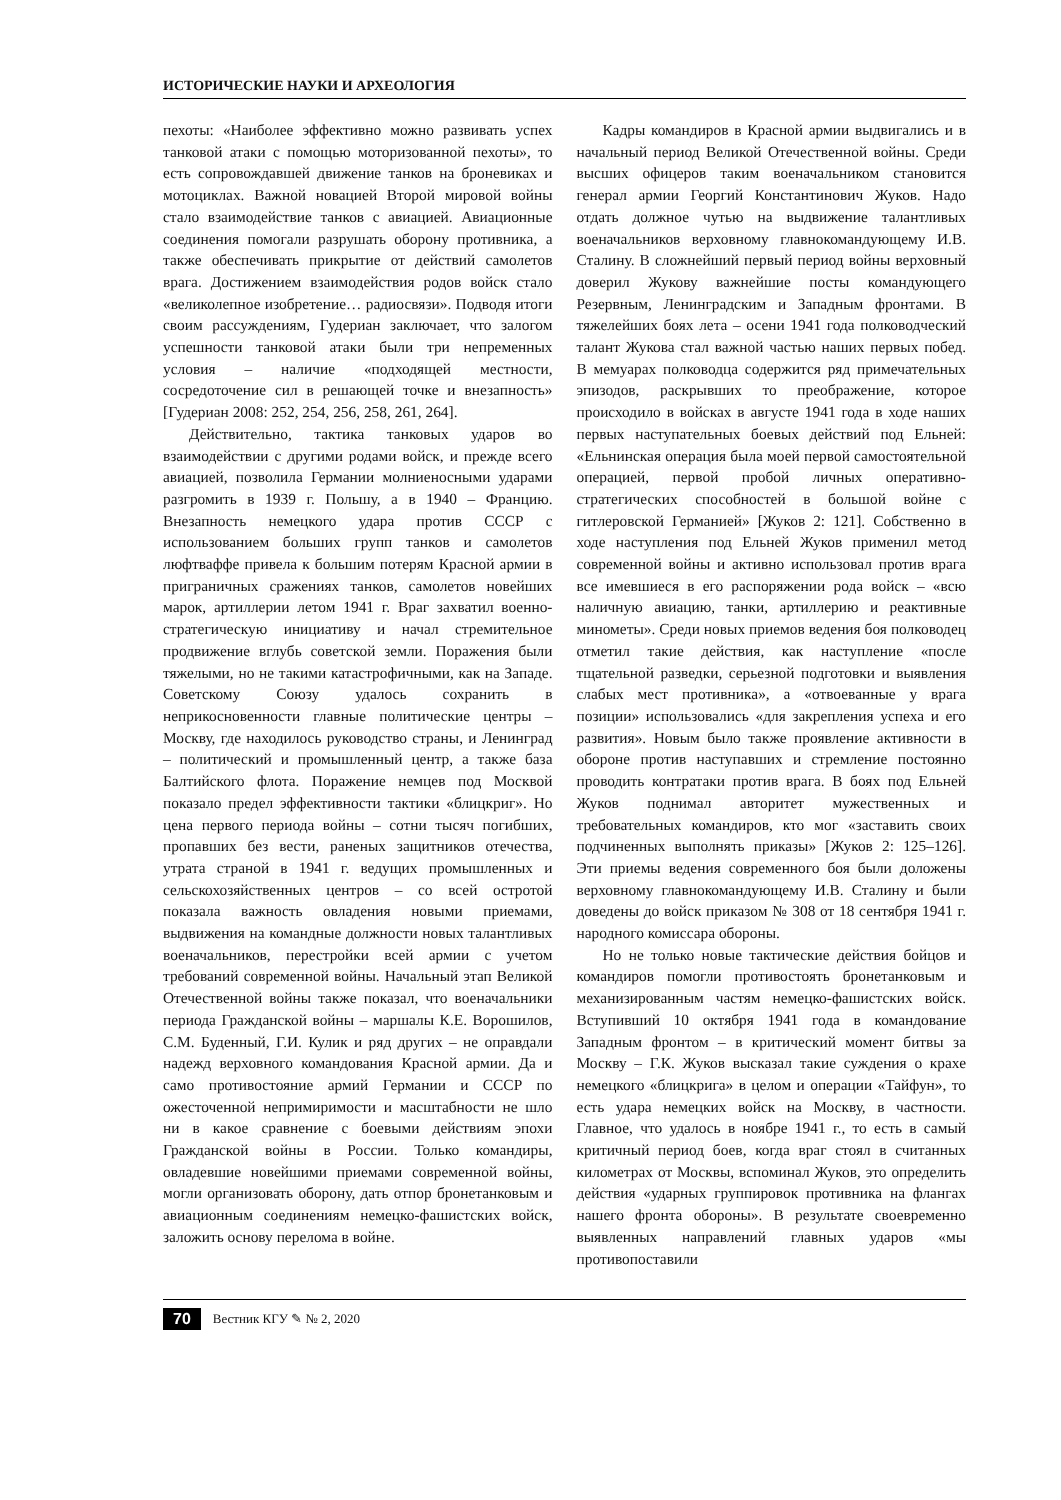ИСТОРИЧЕСКИЕ НАУКИ И АРХЕОЛОГИЯ
пехоты: «Наиболее эффективно можно развивать успех танковой атаки с помощью моторизованной пехоты», то есть сопровождавшей движение танков на броневиках и мотоциклах. Важной новацией Второй мировой войны стало взаимодействие танков с авиацией. Авиационные соединения помогали разрушать оборону противника, а также обеспечивать прикрытие от действий самолетов врага. Достижением взаимодействия родов войск стало «великолепное изобретение… радиосвязи». Подводя итоги своим рассуждениям, Гудериан заключает, что залогом успешности танковой атаки были три непременных условия – наличие «подходящей местности, сосредоточение сил в решающей точке и внезапность» [Гудериан 2008: 252, 254, 256, 258, 261, 264].
Действительно, тактика танковых ударов во взаимодействии с другими родами войск, и прежде всего авиацией, позволила Германии молниеносными ударами разгромить в 1939 г. Польшу, а в 1940 – Францию. Внезапность немецкого удара против СССР с использованием больших групп танков и самолетов люфтваффе привела к большим потерям Красной армии в приграничных сражениях танков, самолетов новейших марок, артиллерии летом 1941 г. Враг захватил военно-стратегическую инициативу и начал стремительное продвижение вглубь советской земли. Поражения были тяжелыми, но не такими катастрофичными, как на Западе. Советскому Союзу удалось сохранить в неприкосновенности главные политические центры – Москву, где находилось руководство страны, и Ленинград – политический и промышленный центр, а также база Балтийского флота. Поражение немцев под Москвой показало предел эффективности тактики «блицкриг». Но цена первого периода войны – сотни тысяч погибших, пропавших без вести, раненых защитников отечества, утрата страной в 1941 г. ведущих промышленных и сельскохозяйственных центров – со всей остротой показала важность овладения новыми приемами, выдвижения на командные должности новых талантливых военачальников, перестройки всей армии с учетом требований современной войны. Начальный этап Великой Отечественной войны также показал, что военачальники периода Гражданской войны – маршалы К.Е. Ворошилов, С.М. Буденный, Г.И. Кулик и ряд других – не оправдали надежд верховного командования Красной армии. Да и само противостояние армий Германии и СССР по ожесточенной непримиримости и масштабности не шло ни в какое сравнение с боевыми действиям эпохи Гражданской войны в России. Только командиры, овладевшие новейшими приемами современной войны, могли организовать оборону, дать отпор бронетанковым и авиационным соединениям немецко-фашистских войск, заложить основу перелома в войне.
Кадры командиров в Красной армии выдвигались и в начальный период Великой Отечественной войны. Среди высших офицеров таким военачальником становится генерал армии Георгий Константинович Жуков. Надо отдать должное чутью на выдвижение талантливых военачальников верховному главнокомандующему И.В. Сталину. В сложнейший первый период войны верховный доверил Жукову важнейшие посты командующего Резервным, Ленинградским и Западным фронтами. В тяжелейших боях лета – осени 1941 года полководческий талант Жукова стал важной частью наших первых побед. В мемуарах полководца содержится ряд примечательных эпизодов, раскрывших то преображение, которое происходило в войсках в августе 1941 года в ходе наших первых наступательных боевых действий под Ельней: «Ельнинская операция была моей первой самостоятельной операцией, первой пробой личных оперативно-стратегических способностей в большой войне с гитлеровской Германией» [Жуков 2: 121]. Собственно в ходе наступления под Ельней Жуков применил метод современной войны и активно использовал против врага все имевшиеся в его распоряжении рода войск – «всю наличную авиацию, танки, артиллерию и реактивные минометы». Среди новых приемов ведения боя полководец отметил такие действия, как наступление «после тщательной разведки, серьезной подготовки и выявления слабых мест противника», а «отвоеванные у врага позиции» использовались «для закрепления успеха и его развития». Новым было также проявление активности в обороне против наступавших и стремление постоянно проводить контратаки против врага. В боях под Ельней Жуков поднимал авторитет мужественных и требовательных командиров, кто мог «заставить своих подчиненных выполнять приказы» [Жуков 2: 125–126]. Эти приемы ведения современного боя были доложены верховному главнокомандующему И.В. Сталину и были доведены до войск приказом № 308 от 18 сентября 1941 г. народного комиссара обороны.
Но не только новые тактические действия бойцов и командиров помогли противостоять бронетанковым и механизированным частям немецко-фашистских войск. Вступивший 10 октября 1941 года в командование Западным фронтом – в критический момент битвы за Москву – Г.К. Жуков высказал такие суждения о крахе немецкого «блицкрига» в целом и операции «Тайфун», то есть удара немецких войск на Москву, в частности. Главное, что удалось в ноябре 1941 г., то есть в самый критичный период боев, когда враг стоял в считанных километрах от Москвы, вспоминал Жуков, это определить действия «ударных группировок противника на флангах нашего фронта обороны». В результате своевременно выявленных направлений главных ударов «мы противопоставили
70 Вестник КГУ ✎ № 2, 2020